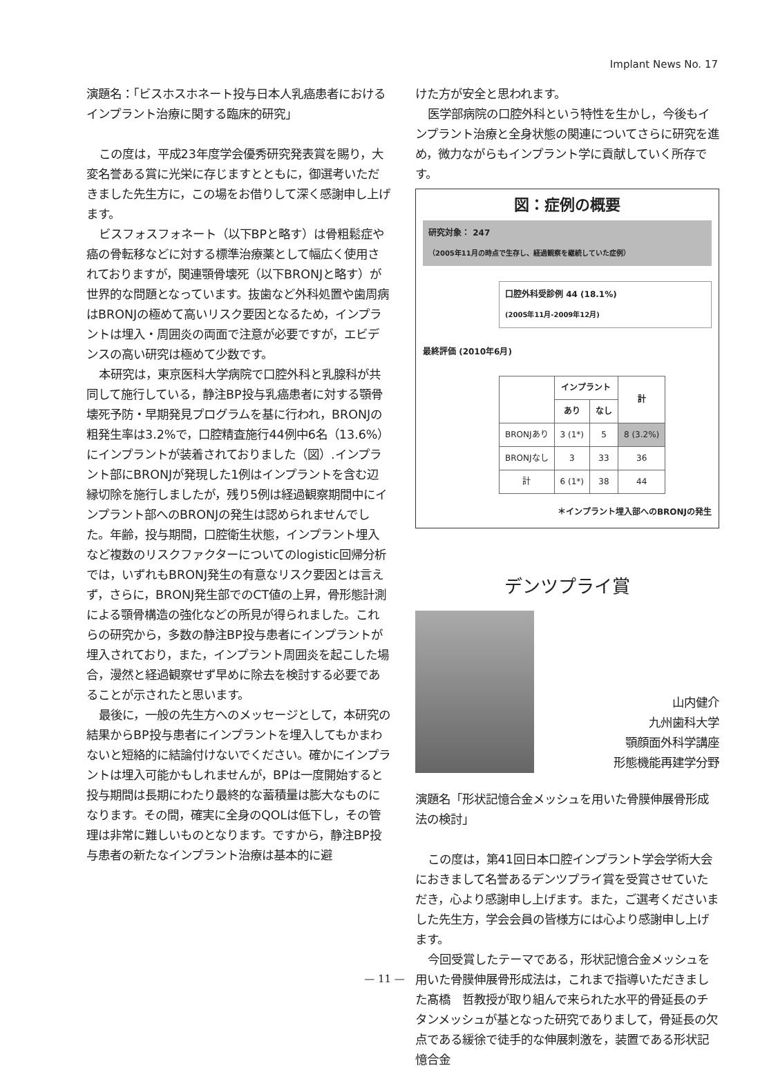Implant News No. 17
演題名：「ビスホスホネート投与日本人乳癌患者におけるインプラント治療に関する臨床的研究」
この度は，平成23年度学会優秀研究発表賞を賜り，大変名誉ある賞に光栄に存じますとともに，御選考いただきました先生方に，この場をお借りして深く感謝申し上げます。
ビスフォスフォネート（以下BPと略す）は骨粗鬆症や癌の骨転移などに対する標準治療薬として幅広く使用されておりますが，関連顎骨壊死（以下BRONJと略す）が世界的な問題となっています。抜歯など外科処置や歯周病はBRONJの極めて高いリスク要因となるため，インプラントは埋入・周囲炎の両面で注意が必要ですが，エビデンスの高い研究は極めて少数です。
本研究は，東京医科大学病院で口腔外科と乳腺科が共同して施行している，静注BP投与乳癌患者に対する顎骨壊死予防・早期発見プログラムを基に行われ，BRONJの粗発生率は3.2%で，口腔精査施行44例中6名（13.6%）にインプラントが装着されておりました（図）.インプラント部にBRONJが発現した1例はインプラントを含む辺縁切除を施行しましたが，残り5例は経過観察期間中にインプラント部へのBRONJの発生は認められませんでした。年齢，投与期間，口腔衛生状態，インプラント埋入など複数のリスクファクターについてのlogistic回帰分析では，いずれもBRONJ発生の有意なリスク要因とは言えず，さらに，BRONJ発生部でのCT値の上昇，骨形態計測による顎骨構造の強化などの所見が得られました。これらの研究から，多数の静注BP投与患者にインプラントが埋入されており，また，インプラント周囲炎を起こした場合，漫然と経過観察せず早めに除去を検討する必要であることが示されたと思います。
最後に，一般の先生方へのメッセージとして，本研究の結果からBP投与患者にインプラントを埋入してもかまわないと短絡的に結論付けないでください。確かにインプラントは埋入可能かもしれませんが，BPは一度開始すると投与期間は長期にわたり最終的な蓄積量は膨大なものになります。その間，確実に全身のQOLは低下し，その管理は非常に難しいものとなります。ですから，静注BP投与患者の新たなインプラント治療は基本的に避
けた方が安全と思われます。
医学部病院の口腔外科という特性を生かし，今後もインプラント治療と全身状態の関連についてさらに研究を進め，微力ながらもインプラント学に貢献していく所存です。
図：症例の概要
研究対象： 247
（2005年11月の時点で生存し、経過観察を継続していた症例）
口腔外科受診例 44 (18.1%)
(2005年11月-2009年12月)
最終評価 (2010年6月)
| | インプラント | | 計 |
| --- | --- | --- | --- |
| | あり | なし | |
| BRONJあり | 3 (1*) | 5 | 8 (3.2%) |
| BRONJなし | 3 | 33 | 36 |
| 計 | 6 (1*) | 38 | 44 |
＊インプラント埋入部へのBRONJの発生
デンツプライ賞
山内健介
九州歯科大学
顎顔面外科学講座
形態機能再建学分野
演題名「形状記憶合金メッシュを用いた骨膜伸展骨形成法の検討」
この度は，第41回日本口腔インプラント学会学術大会におきまして名誉あるデンツプライ賞を受賞させていただき，心より感謝申し上げます。また，ご選考くださいました先生方，学会会員の皆様方には心より感謝申し上げます。
今回受賞したテーマである，形状記憶合金メッシュを用いた骨膜伸展骨形成法は，これまで指導いただきました髙橋　哲教授が取り組んで来られた水平的骨延長のチタンメッシュが基となった研究でありまして，骨延長の欠点である緩徐で徒手的な伸展刺激を，装置である形状記憶合金
— 11 —